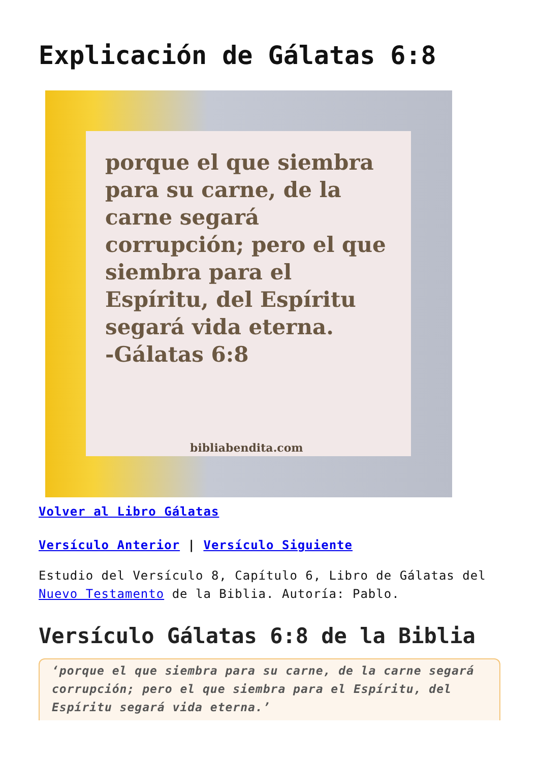Explicación de Gálatas 6:8
porque el que siembra para su carne, de la carne segará corrupción; pero el que siembra para el Espíritu, del Espíritu segará vida eterna.
-Gálatas 6:8
bibliabendita.com
Volver al Libro Gálatas
Versículo Anterior | Versículo Siguiente
Estudio del Versículo 8, Capítulo 6, Libro de Gálatas del Nuevo Testamento de la Biblia. Autoría: Pablo.
Versículo Gálatas 6:8 de la Biblia
‘porque el que siembra para su carne, de la carne segará corrupción; pero el que siembra para el Espíritu, del Espíritu segará vida eterna.’